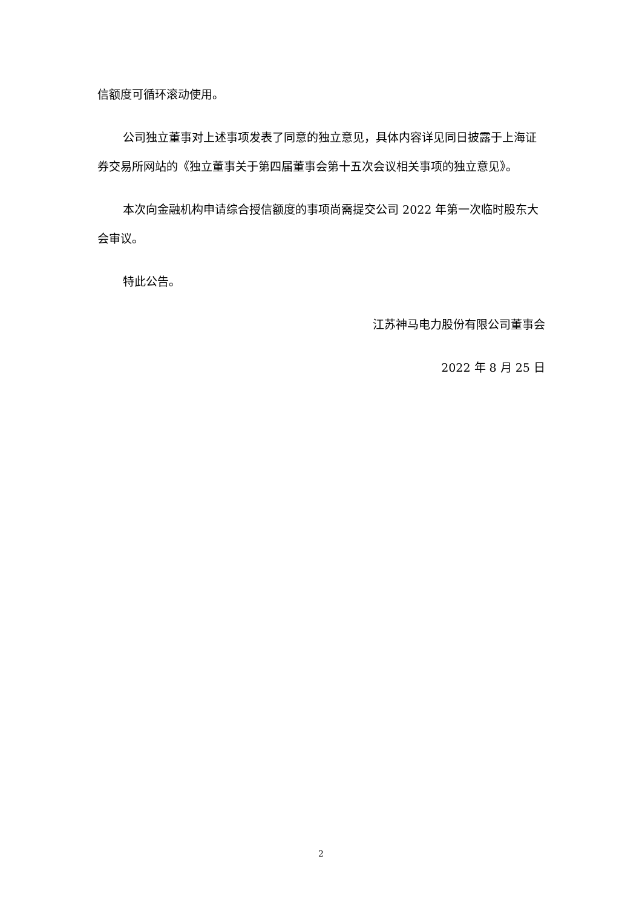信额度可循环滚动使用。
公司独立董事对上述事项发表了同意的独立意见，具体内容详见同日披露于上海证券交易所网站的《独立董事关于第四届董事会第十五次会议相关事项的独立意见》。
本次向金融机构申请综合授信额度的事项尚需提交公司 2022 年第一次临时股东大会审议。
特此公告。
江苏神马电力股份有限公司董事会
2022 年 8 月 25 日
2